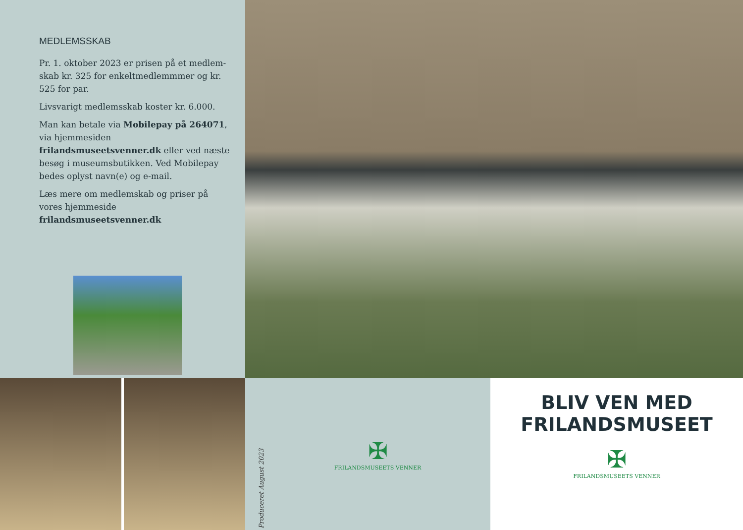MEDLEMSSKAB
Pr. 1. oktober 2023 er prisen på et medlem-skab kr. 325 for enkeltmedlemmmer og kr. 525 for par.
Livsvarigt medlemsskab koster kr. 6.000.
Man kan betale via Mobilepay på 264071, via hjemmesiden frilandsmuseetsvenner.dk eller ved næste besøg i museumsbutikken. Ved Mobilepay bedes oplyst navn(e) og e-mail.
Læs mere om medlemskab og priser på vores hjemmeside frilandsmuseetsvenner.dk
Produceret August 2023
✠
FRILANDSMUSEETS VENNER
BLIV VEN MED
FRILANDSMUSEET
✠
FRILANDSMUSEETS VENNER